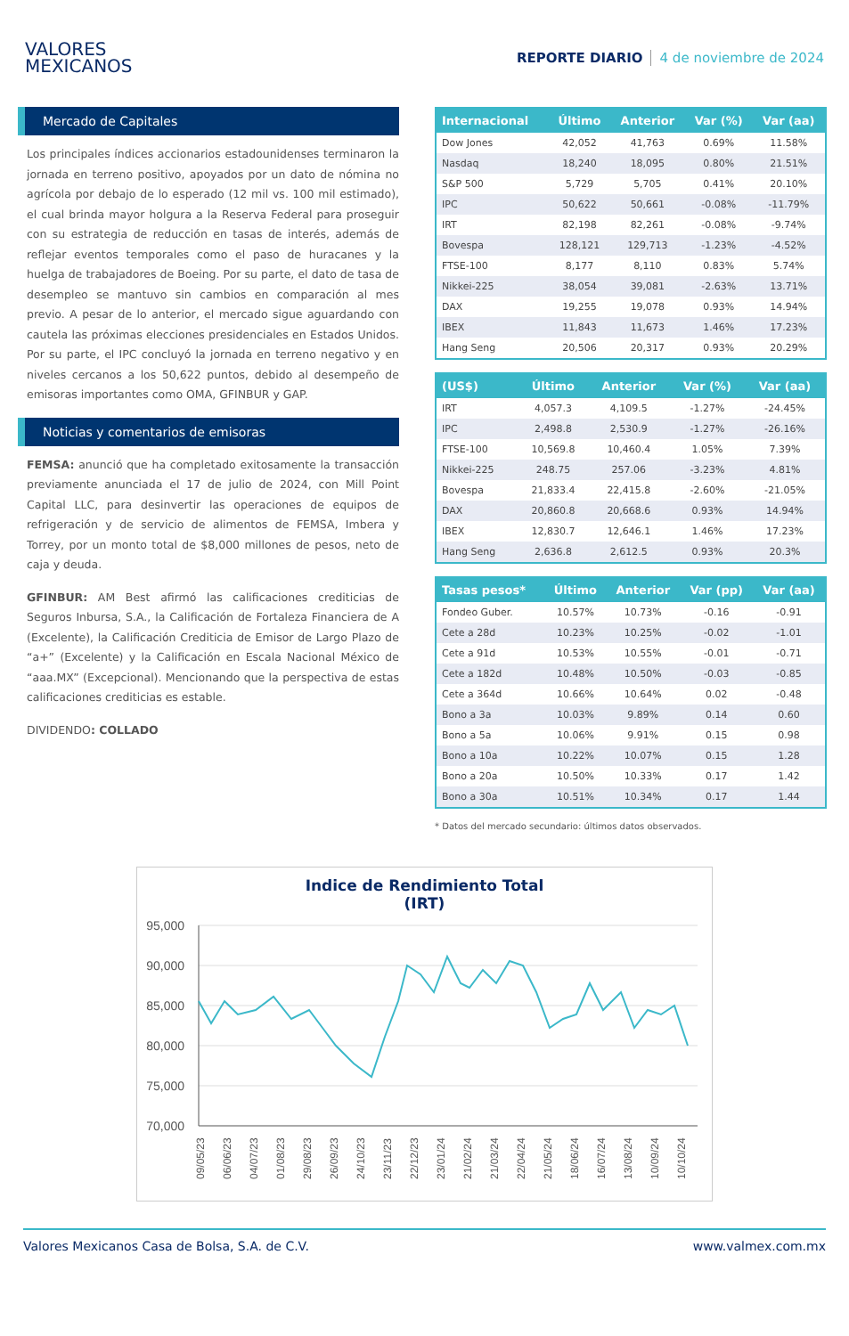VALORES
MEXICANOS
REPORTE DIARIO 4 de noviembre de 2024
Mercado de Capitales
Los principales índices accionarios estadounidenses terminaron la jornada en terreno positivo, apoyados por un dato de nómina no agrícola por debajo de lo esperado (12 mil vs. 100 mil estimado), el cual brinda mayor holgura a la Reserva Federal para proseguir con su estrategia de reducción en tasas de interés, además de reflejar eventos temporales como el paso de huracanes y la huelga de trabajadores de Boeing. Por su parte, el dato de tasa de desempleo se mantuvo sin cambios en comparación al mes previo. A pesar de lo anterior, el mercado sigue aguardando con cautela las próximas elecciones presidenciales en Estados Unidos. Por su parte, el IPC concluyó la jornada en terreno negativo y en niveles cercanos a los 50,622 puntos, debido al desempeño de emisoras importantes como OMA, GFINBUR y GAP.
Noticias y comentarios de emisoras
FEMSA: anunció que ha completado exitosamente la transacción previamente anunciada el 17 de julio de 2024, con Mill Point Capital LLC, para desinvertir las operaciones de equipos de refrigeración y de servicio de alimentos de FEMSA, Imbera y Torrey, por un monto total de $8,000 millones de pesos, neto de caja y deuda.
GFINBUR: AM Best afirmó las calificaciones crediticias de Seguros Inbursa, S.A., la Calificación de Fortaleza Financiera de A (Excelente), la Calificación Crediticia de Emisor de Largo Plazo de “a+” (Excelente) y la Calificación en Escala Nacional México de “aaa.MX” (Excepcional). Mencionando que la perspectiva de estas calificaciones crediticias es estable.
DIVIDENDO: COLLADO
| Internacional | Último | Anterior | Var (%) | Var (aa) |
| --- | --- | --- | --- | --- |
| Dow Jones | 42,052 | 41,763 | 0.69% | 11.58% |
| Nasdaq | 18,240 | 18,095 | 0.80% | 21.51% |
| S&P 500 | 5,729 | 5,705 | 0.41% | 20.10% |
| IPC | 50,622 | 50,661 | -0.08% | -11.79% |
| IRT | 82,198 | 82,261 | -0.08% | -9.74% |
| Bovespa | 128,121 | 129,713 | -1.23% | -4.52% |
| FTSE-100 | 8,177 | 8,110 | 0.83% | 5.74% |
| Nikkei-225 | 38,054 | 39,081 | -2.63% | 13.71% |
| DAX | 19,255 | 19,078 | 0.93% | 14.94% |
| IBEX | 11,843 | 11,673 | 1.46% | 17.23% |
| Hang Seng | 20,506 | 20,317 | 0.93% | 20.29% |
| (US$) | Último | Anterior | Var (%) | Var (aa) |
| --- | --- | --- | --- | --- |
| IRT | 4,057.3 | 4,109.5 | -1.27% | -24.45% |
| IPC | 2,498.8 | 2,530.9 | -1.27% | -26.16% |
| FTSE-100 | 10,569.8 | 10,460.4 | 1.05% | 7.39% |
| Nikkei-225 | 248.75 | 257.06 | -3.23% | 4.81% |
| Bovespa | 21,833.4 | 22,415.8 | -2.60% | -21.05% |
| DAX | 20,860.8 | 20,668.6 | 0.93% | 14.94% |
| IBEX | 12,830.7 | 12,646.1 | 1.46% | 17.23% |
| Hang Seng | 2,636.8 | 2,612.5 | 0.93% | 20.3% |
| Tasas pesos* | Último | Anterior | Var (pp) | Var (aa) |
| --- | --- | --- | --- | --- |
| Fondeo Guber. | 10.57% | 10.73% | -0.16 | -0.91 |
| Cete a 28d | 10.23% | 10.25% | -0.02 | -1.01 |
| Cete a 91d | 10.53% | 10.55% | -0.01 | -0.71 |
| Cete a 182d | 10.48% | 10.50% | -0.03 | -0.85 |
| Cete a 364d | 10.66% | 10.64% | 0.02 | -0.48 |
| Bono a 3a | 10.03% | 9.89% | 0.14 | 0.60 |
| Bono a 5a | 10.06% | 9.91% | 0.15 | 0.98 |
| Bono a 10a | 10.22% | 10.07% | 0.15 | 1.28 |
| Bono a 20a | 10.50% | 10.33% | 0.17 | 1.42 |
| Bono a 30a | 10.51% | 10.34% | 0.17 | 1.44 |
* Datos del mercado secundario: últimos datos observados.
Indice de Rendimiento Total
(IRT)
95,000
90,000
85,000
80,000
75,000
70,000
09/05/23
06/06/23
04/07/23
01/08/23
29/08/23
26/09/23
24/10/23
23/11/23
22/12/23
23/01/24
21/02/24
21/03/24
22/04/24
21/05/24
18/06/24
16/07/24
13/08/24
10/09/24
10/10/24
Valores Mexicanos Casa de Bolsa, S.A. de C.V. www.valmex.com.mx